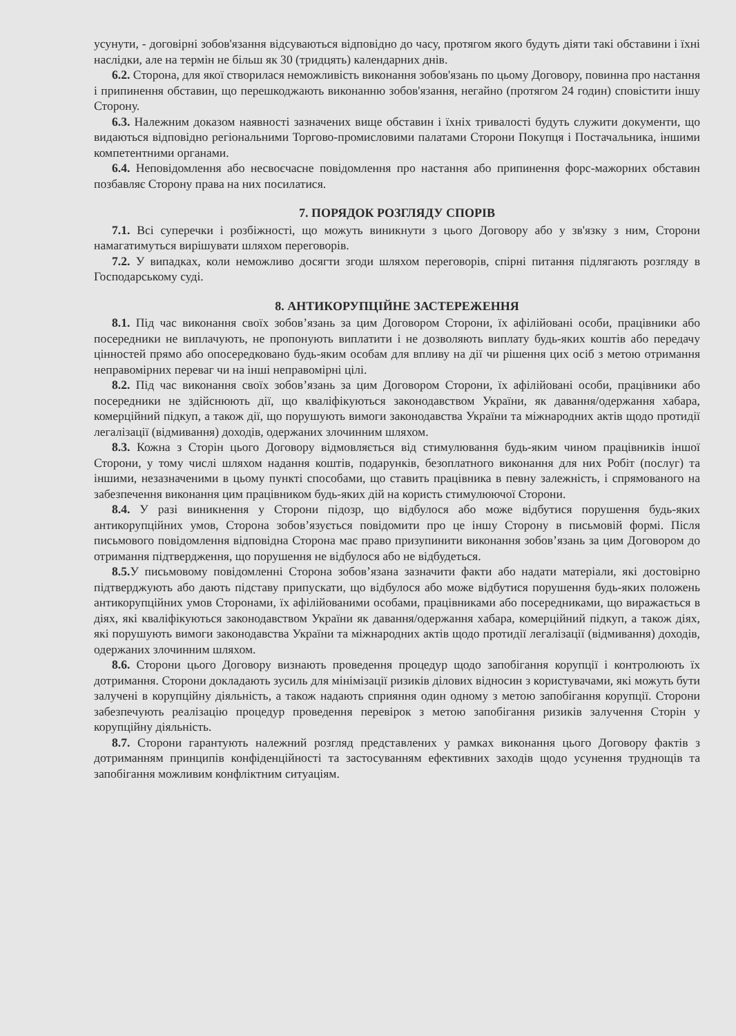усунути, - договірні зобов'язання відсуваються відповідно до часу, протягом якого будуть діяти такі обставини і їхні наслідки, але на термін не більш як 30 (тридцять) календарних днів.
6.2. Сторона, для якої створилася неможливість виконання зобов'язань по цьому Договору, повинна про настання і припинення обставин, що перешкоджають виконанню зобов'язання, негайно (протягом 24 годин) сповістити іншу Сторону.
6.3. Належним доказом наявності зазначених вище обставин і їхніх тривалості будуть служити документи, що видаються відповідно регіональними Торгово-промисловими палатами Сторони Покупця і Постачальника, іншими компетентними органами.
6.4. Неповідомлення або несвоєчасне повідомлення про настання або припинення форс-мажорних обставин позбавляє Сторону права на них посилатися.
7. ПОРЯДОК РОЗГЛЯДУ СПОРІВ
7.1. Всі суперечки і розбіжності, що можуть виникнути з цього Договору або у зв'язку з ним, Сторони намагатимуться вирішувати шляхом переговорів.
7.2. У випадках, коли неможливо досягти згоди шляхом переговорів, спірні питання підлягають розгляду в Господарському суді.
8. АНТИКОРУПЦІЙНЕ ЗАСТЕРЕЖЕННЯ
8.1. Під час виконання своїх зобов’язань за цим Договором Сторони, їх афілійовані особи, працівники або посередники не виплачують, не пропонують виплатити і не дозволяють виплату будь-яких коштів або передачу цінностей прямо або опосередковано будь-яким особам для впливу на дії чи рішення цих осіб з метою отримання неправомірних переваг чи на інші неправомірні цілі.
8.2. Під час виконання своїх зобов’язань за цим Договором Сторони, їх афілійовані особи, працівники або посередники не здійснюють дії, що кваліфікуються законодавством України, як давання/одержання хабара, комерційний підкуп, а також дії, що порушують вимоги законодавства України та міжнародних актів щодо протидії легалізації (відмивання) доходів, одержаних злочинним шляхом.
8.3. Кожна з Сторін цього Договору відмовляється від стимулювання будь-яким чином працівників іншої Сторони, у тому числі шляхом надання коштів, подарунків, безоплатного виконання для них Робіт (послуг) та іншими, незазначеними в цьому пункті способами, що ставить працівника в певну залежність, і спрямованого на забезпечення виконання цим працівником будь-яких дій на користь стимулюючої Сторони.
8.4. У разі виникнення у Сторони підозр, що відбулося або може відбутися порушення будь-яких антикорупційних умов, Сторона зобов’язується повідомити про це іншу Сторону в письмовій формі. Після письмового повідомлення відповідна Сторона має право призупинити виконання зобов’язань за цим Договором до отримання підтвердження, що порушення не відбулося або не відбудеться.
8.5. У письмовому повідомленні Сторона зобов’язана зазначити факти або надати матеріали, які достовірно підтверджують або дають підставу припускати, що відбулося або може відбутися порушення будь-яких положень антикорупційних умов Сторонами, їх афілійованими особами, працівниками або посередниками, що виражається в діях, які кваліфікуються законодавством України як давання/одержання хабара, комерційний підкуп, а також діях, які порушують вимоги законодавства України та міжнародних актів щодо протидії легалізації (відмивання) доходів, одержаних злочинним шляхом.
8.6. Сторони цього Договору визнають проведення процедур щодо запобігання корупції і контролюють їх дотримання. Сторони докладають зусиль для мінімізації ризиків ділових відносин з користувачами, які можуть бути залучені в корупційну діяльність, а також надають сприяння один одному з метою запобігання корупції. Сторони забезпечують реалізацію процедур проведення перевірок з метою запобігання ризиків залучення Сторін у корупційну діяльність.
8.7. Сторони гарантують належний розгляд представлених у рамках виконання цього Договору фактів з дотриманням принципів конфіденційності та застосуванням ефективних заходів щодо усунення труднощів та запобігання можливим конфліктним ситуаціям.